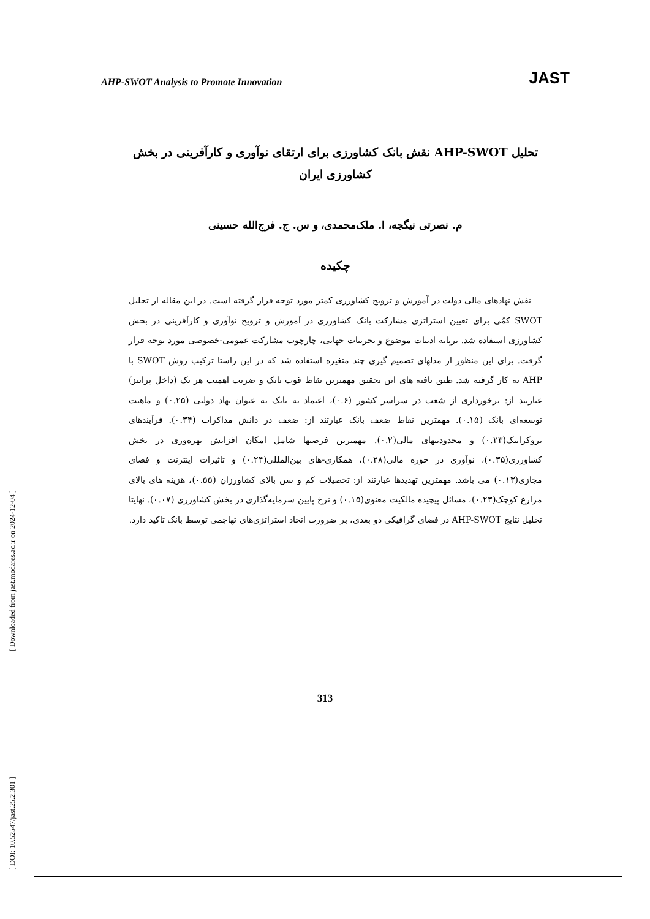AHP-SWOT Analysis to Promote Innovation JAST
تحلیل AHP-SWOT نقش بانک کشاورزی برای ارتقای نوآوری و کارآفرینی در بخش کشاورزی ایران
م. نصرتی نیگجه، ا. ملک‌محمدی، و س. ج. فرج‌الله حسینی
چکیده
نقش نهادهای مالی دولت در آموزش و ترویج کشاورزی کمتر مورد توجه قرار گرفته است. در این مقاله از تحلیل SWOT کمّی برای تعیین استراتژی مشارکت بانک کشاورزی در آموزش و ترویج نوآوری و کارآفرینی در بخش کشاورزی استفاده شد. برپایه ادبیات موضوع و تجربیات جهانی، چارچوب مشارکت عمومی-خصوصی مورد توجه قرار گرفت. برای این منظور از مدلهای تصمیم گیری چند متغیره استفاده شد که در این راستا ترکیب روش SWOT با AHP به کار گرفته شد. طبق یافته های این تحقیق مهمترین نقاط قوت بانک و ضریب اهمیت هر یک (داخل پرانتز) عبارتند از: برخورداری از شعب در سراسر کشور (۰.۶)، اعتماد به بانک به عنوان نهاد دولتی (۰.۲۵) و ماهیت توسعه‌ای بانک (۰.۱۵). مهمترین نقاط ضعف بانک عبارتند از: ضعف در دانش مذاکرات (۰.۳۴). فرآیندهای بروکراتیک(۰.۲۳) و محدودیتهای مالی(۰.۲). مهمترین فرصتها شامل امکان افزایش بهره‌وری در بخش کشاورزی(۰.۳۵)، نوآوری در حوزه مالی(۰.۲۸)، همکاری-های بین‌المللی(۰.۲۴) و تاثیرات اینترنت و فضای مجازی(۰.۱۳) می باشد. مهمترین تهدیدها عبارتند از: تحصیلات کم و سن بالای کشاورزان (۰.۵۵)، هزینه های بالای مزارع کوچک(۰.۲۳)، مسائل پیچیده مالکیت معنوی(۰.۱۵) و نرخ پایین سرمایه‌گذاری در بخش کشاورزی (۰.۰۷). نهایتا تحلیل نتایج AHP-SWOT در فضای گرافیکی دو بعدی، بر ضرورت اتخاذ استراتژی‌های تهاجمی توسط بانک تاکید دارد.
[ Downloaded from jast.modares.ac.ir on 2024-12-04 ]
[ DOI: 10.52547/jast.25.2.301 ]
313